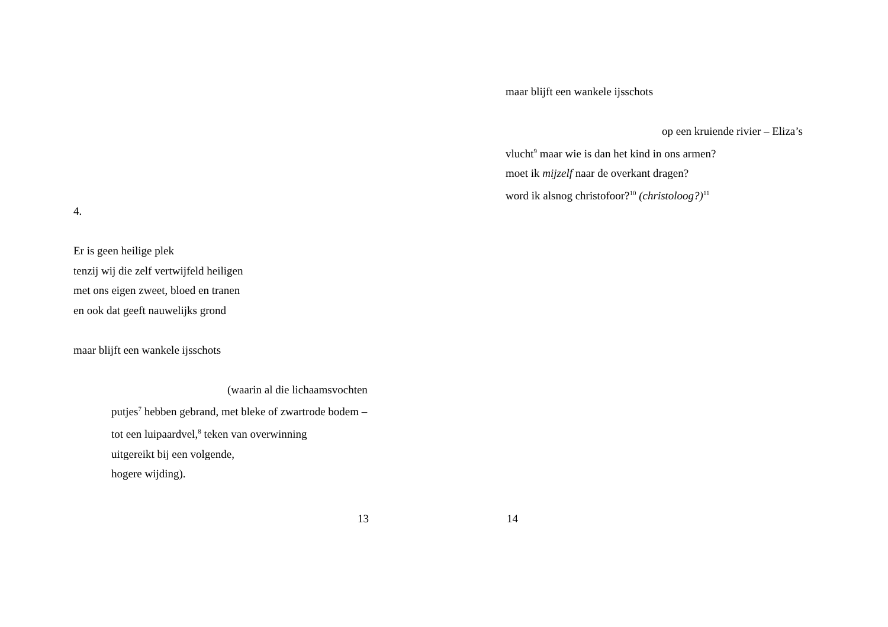4.
Er is geen heilige plek
tenzij wij die zelf vertwijfeld heiligen
met ons eigen zweet, bloed en tranen
en ook dat geeft nauwelijks grond
maar blijft een wankele ijsschots
(waarin al die lichaamsvochten
putjes<sup>7</sup> hebben gebrand, met bleke of zwartrode bodem –
tot een luipaardvel,<sup>8</sup> teken van overwinning
uitgereikt bij een volgende,
hogere wijding).
13
maar blijft een wankele ijsschots
op een kruiende rivier – Eliza’s
vlucht<sup>9</sup> maar wie is dan het kind in ons armen?
moet ik mijzelf naar de overkant dragen?
word ik alsnog christofoor?<sup>10</sup> (christoloog?)<sup>11</sup>
14